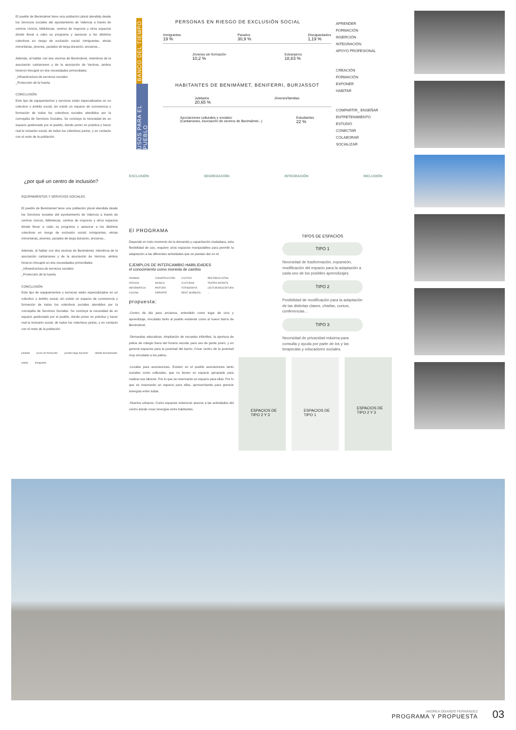El pueblo de Benimámet tiene una población plural atendida desde los Servicios sociales del ayuntamiento de Valencia a través de centros cívicos, bibliotecas, centros de mayores y otros espacios dónde llevar a cabo su programa y asesorar a los distintos colectivos en riesgo de exclusión social: inmigrantes, etnias minoritarias, jóvenes, parados de larga duración, ancianos...
Además, al hablar con dos vecinos de Benimámet, miembros de la asociación cantarranes y de la asociación de Vecinos, ambos hicieron hincapié en dos necesidades primordiales:
_Infraestructura de servicios sociales
_Protección de la huerta
CONCLUSIÓN
Este tipo de equipamientos y servicios están especializados en un colectivo o ámbito social, sin existir un espacio de convivencia y formación de todos los colectivos sociales atendidos por la concejalía de Servicios Sociales. Se concluye la necesidad de un espacio gestionado por el pueblo, donde poner en práctica y hacer real la inclusión social, de todos los colectivos juntos, y en contacto con el resto de la población.
BANCO DEL TIEMPO
USOS PARA EL PUEBLO
PERSONAS EN RIESGO DE EXCLUSIÓN SOCIAL
Inmigrantes
19 % Parados
30,9 % Discapacitados
1,19 %
Jóvenes sin formación
10,2 % Extranjeros
18,83 %
HABITANTES DE BENIMÁMET, BENIFERRI, BURJASSOT
Jubilados
20,65 % Jóvenes/familias
Asociaciones culturales y sociales:
(Cantarranes, Asociación de vecinos de Benimámet...) Estudiantes
22 %
APRENDER
FORMACIÓN
INSERCIÓN
INTEGRACIÓN
APOYO PROFESIONAL
CREACIÓN
FORMACIÓN
EXPONER
HABITAR
COMPARTIR_ ENSEÑAR
ENTRETENIMIENTO
ESTUDIO
CONECTAR
COLABORAR
SOCIALIZAR
EXCLUSIÓN SEGREGACIÓN INTEGRACIÓN INCLUSIÓN
¿por qué un centro de inclusión?
EQUIPAMIENTOS Y SERVICIOS SOCIALES
El pueblo de Benimámet tiene una población plural atendida desde los Servicios sociales del ayuntamiento de Valencia a través de centros cívicos, bibliotecas, centros de mayores y otros espacios dónde llevar a cabo su programa y asesorar a los distintos colectivos en riesgo de exclusión social: inmigrantes, etnias minoritarias, jóvenes, parados de larga duración, ancianos...
Además, al hablar con dos vecinos de Benimámet, miembros de la asociación cantarranes y de la asociación de Vecinos, ambos hicieron hincapié en dos necesidades primordiales:
_Infraestructura de servicios sociales
_Protección de la huerta
CONCLUSIÓN
Este tipo de equipamientos y servicios están especializados en un colectivo o ámbito social, sin existir un espacio de convivencia y formación de todos los colectivos sociales atendidos por la concejalía de Servicios Sociales. Se concluye la necesidad de un espacio gestionado por el pueblo, donde poner en práctica y hacer real la inclusión social, de todos los colectivos juntos, y en contacto con el resto de la población.
jubilado joven sin formación parado larga duración albañil desempleado artista inmigrante
El PROGRAMA
Depende en todo momento de la demanda y capacitación ciudadana, esta flexibilidad de uso, requiere unos espacios manipulables para permitir la adaptación a las diferentes actividades que se puedan dar en él.
EJEMPLOS DE INTERCAMBIO HABILIDADES
el conocimiento como moneda de cambio
IDIOMAS CONSTRUCCIÓN CULTIVO REST.BICICLETAS OFICIOS MÚSICA CULTURAS TEATRO INFANTIL INFORMÁTICA PINTURA FOTOGRAFÍA LECTURA/ESCRITURA COCINA DEPORTE REST. MUEBLES...
propuesta:
-Centro de día para ancianos, entendido como lugar de ocio y aprendizaje, vinculado tanto al pueblo existente como al nuevo barrio de Benimámet.
-Demandas educativas. Ampliación de escuelas infantiles, la apertura de patios de colegio fuera del horario escolar para uso de gente joven, y en general espacios para la juventud del barrio. Crear centro de la juventud muy vinculado a los patios.
-Locales para asociaciones. Existen en el pueblo asociaciones tanto sociales como culturales, que no tienen un espacio apropiado para realizar sus labores. Por lo que se reservarán un espacio para ellas. Por lo que se reservarán un espacio para ellas, aprovechando para generar sinergias entre todas.
-Huertos urbanos. Como espacios exteriores anexos a las actividades del centro donde crear sinergias entre habitantes.
TIPOS DE ESPACIOS
TIPO 1
Necesidad de trasformación, expansión, modificación del espacio para la adaptación a cada uno de los posibles aprendizajes.
TIPO 2
Posibilidad de modificación para la adaptación de las distintas clases, charlas, cursos, conferencias...
TIPO 3
Necesidad de privacidad máxima para consulta y ayuda por parte de los y las terapeutas y educadores sociales.
ESPACIOS DE
TIPO 2 Y 3
ESPACIOS DE
TIPO 1
ESPACIOS DE
TIPO 2 Y 3
ANDREA OGANDO FERNÁNDEZ
PROGRAMA Y PROPUESTA
03